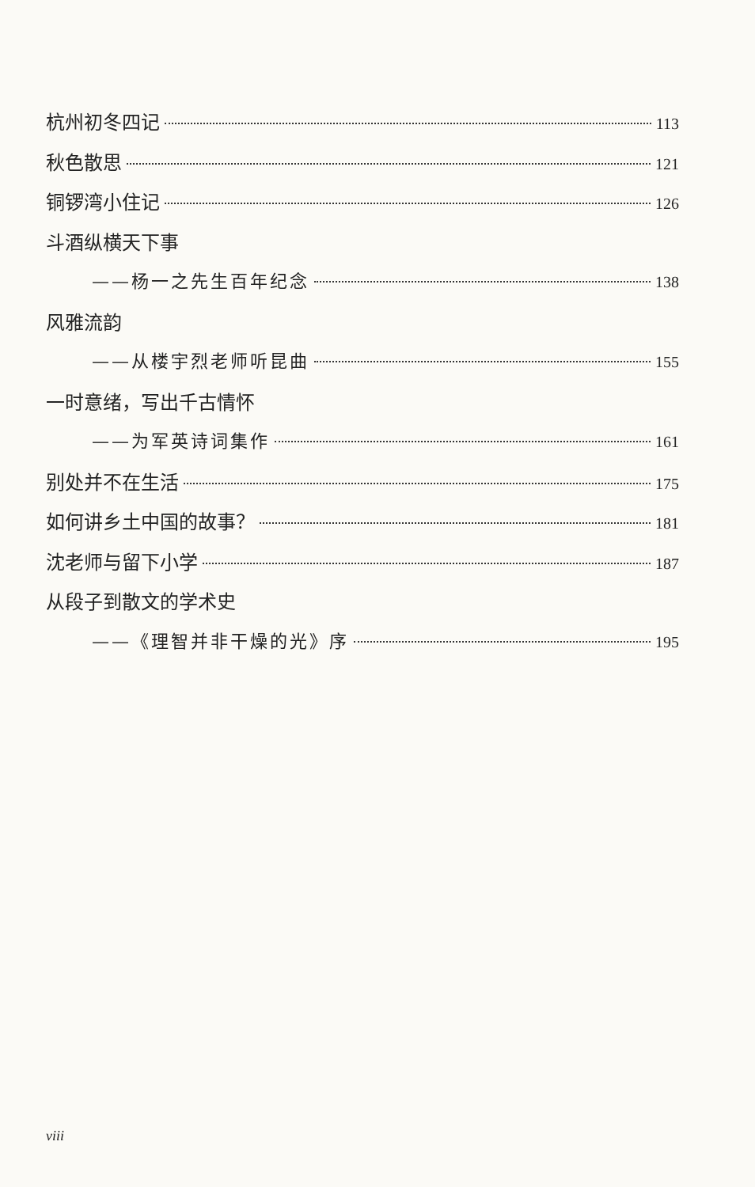杭州初冬四记 113
秋色散思 121
铜锣湾小住记 126
斗酒纵横天下事
——杨一之先生百年纪念 138
风雅流韵
——从楼宇烈老师听昆曲 155
一时意绪，写出千古情怀
——为军英诗词集作 161
别处并不在生活 175
如何讲乡土中国的故事？ 181
沈老师与留下小学 187
从段子到散文的学术史
——《理智并非干燥的光》序 195
viii